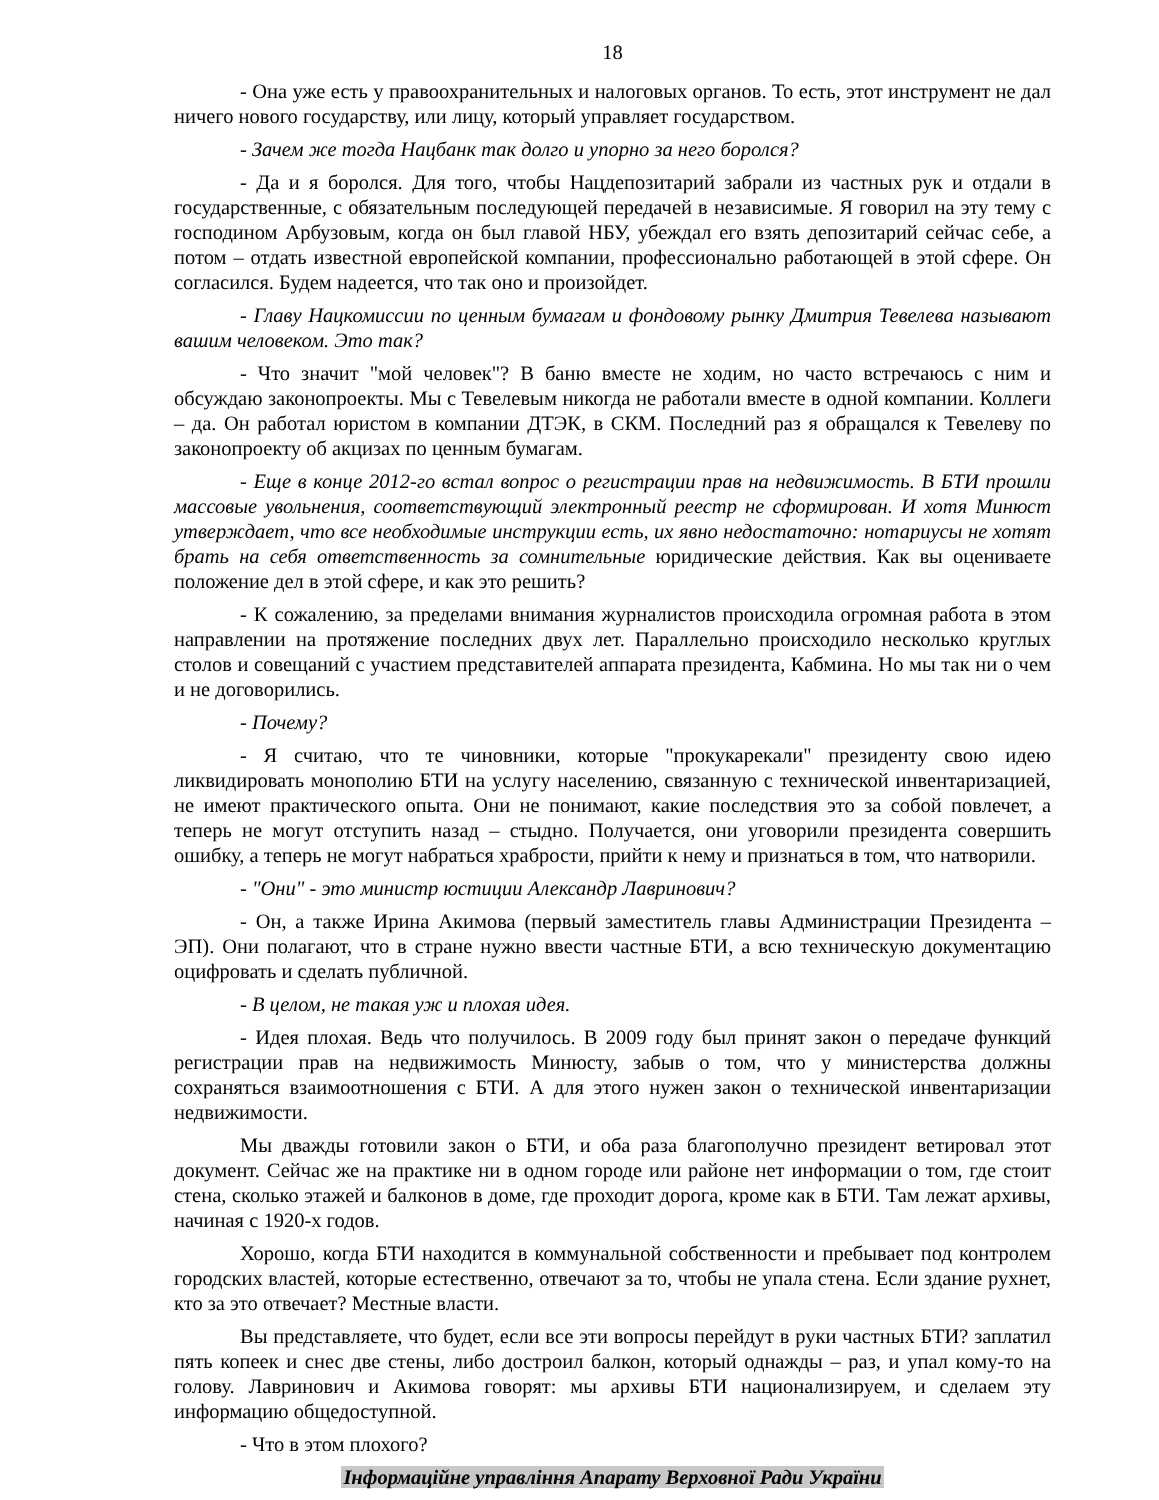18
- Она уже есть у правоохранительных и налоговых органов. То есть, этот инструмент не дал ничего нового государству, или лицу, который управляет государством.
- Зачем же тогда Нацбанк так долго и упорно за него боролся?
- Да и я боролся. Для того, чтобы Нацдепозитарий забрали из частных рук и отдали в государственные, с обязательным последующей передачей в независимые. Я говорил на эту тему с господином Арбузовым, когда он был главой НБУ, убеждал его взять депозитарий сейчас себе, а потом – отдать известной европейской компании, профессионально работающей в этой сфере. Он согласился. Будем надеется, что так оно и произойдет.
- Главу Нацкомиссии по ценным бумагам и фондовому рынку Дмитрия Тевелева называют вашим человеком. Это так?
- Что значит "мой человек"? В баню вместе не ходим, но часто встречаюсь с ним и обсуждаю законопроекты. Мы с Тевелевым никогда не работали вместе в одной компании. Коллеги – да. Он работал юристом в компании ДТЭК, в СКМ. Последний раз я обращался к Тевелеву по законопроекту об акцизах по ценным бумагам.
- Еще в конце 2012-го встал вопрос о регистрации прав на недвижимость. В БТИ прошли массовые увольнения, соответствующий электронный реестр не сформирован. И хотя Минюст утверждает, что все необходимые инструкции есть, их явно недостаточно: нотариусы не хотят брать на себя ответственность за сомнительные юридические действия. Как вы оцениваете положение дел в этой сфере, и как это решить?
- К сожалению, за пределами внимания журналистов происходила огромная работа в этом направлении на протяжение последних двух лет. Параллельно происходило несколько круглых столов и совещаний с участием представителей аппарата президента, Кабмина. Но мы так ни о чем и не договорились.
- Почему?
- Я считаю, что те чиновники, которые "прокукарекали" президенту свою идею ликвидировать монополию БТИ на услугу населению, связанную с технической инвентаризацией, не имеют практического опыта. Они не понимают, какие последствия это за собой повлечет, а теперь не могут отступить назад – стыдно. Получается, они уговорили президента совершить ошибку, а теперь не могут набраться храбрости, прийти к нему и признаться в том, что натворили.
- "Они" - это министр юстиции Александр Лавринович?
- Он, а также Ирина Акимова (первый заместитель главы Администрации Президента – ЭП). Они полагают, что в стране нужно ввести частные БТИ, а всю техническую документацию оцифровать и сделать публичной.
- В целом, не такая уж и плохая идея.
- Идея плохая. Ведь что получилось. В 2009 году был принят закон о передаче функций регистрации прав на недвижимость Минюсту, забыв о том, что у министерства должны сохраняться взаимоотношения с БТИ. А для этого нужен закон о технической инвентаризации недвижимости.
Мы дважды готовили закон о БТИ, и оба раза благополучно президент ветировал этот документ. Сейчас же на практике ни в одном городе или районе нет информации о том, где стоит стена, сколько этажей и балконов в доме, где проходит дорога, кроме как в БТИ. Там лежат архивы, начиная с 1920-х годов.
Хорошо, когда БТИ находится в коммунальной собственности и пребывает под контролем городских властей, которые естественно, отвечают за то, чтобы не упала стена. Если здание рухнет, кто за это отвечает? Местные власти.
Вы представляете, что будет, если все эти вопросы перейдут в руки частных БТИ? заплатил пять копеек и снес две стены, либо достроил балкон, который однажды – раз, и упал кому-то на голову. Лавринович и Акимова говорят: мы архивы БТИ национализируем, и сделаем эту информацию общедоступной.
- Что в этом плохого?
Інформаційне управління Апарату Верховної Ради України